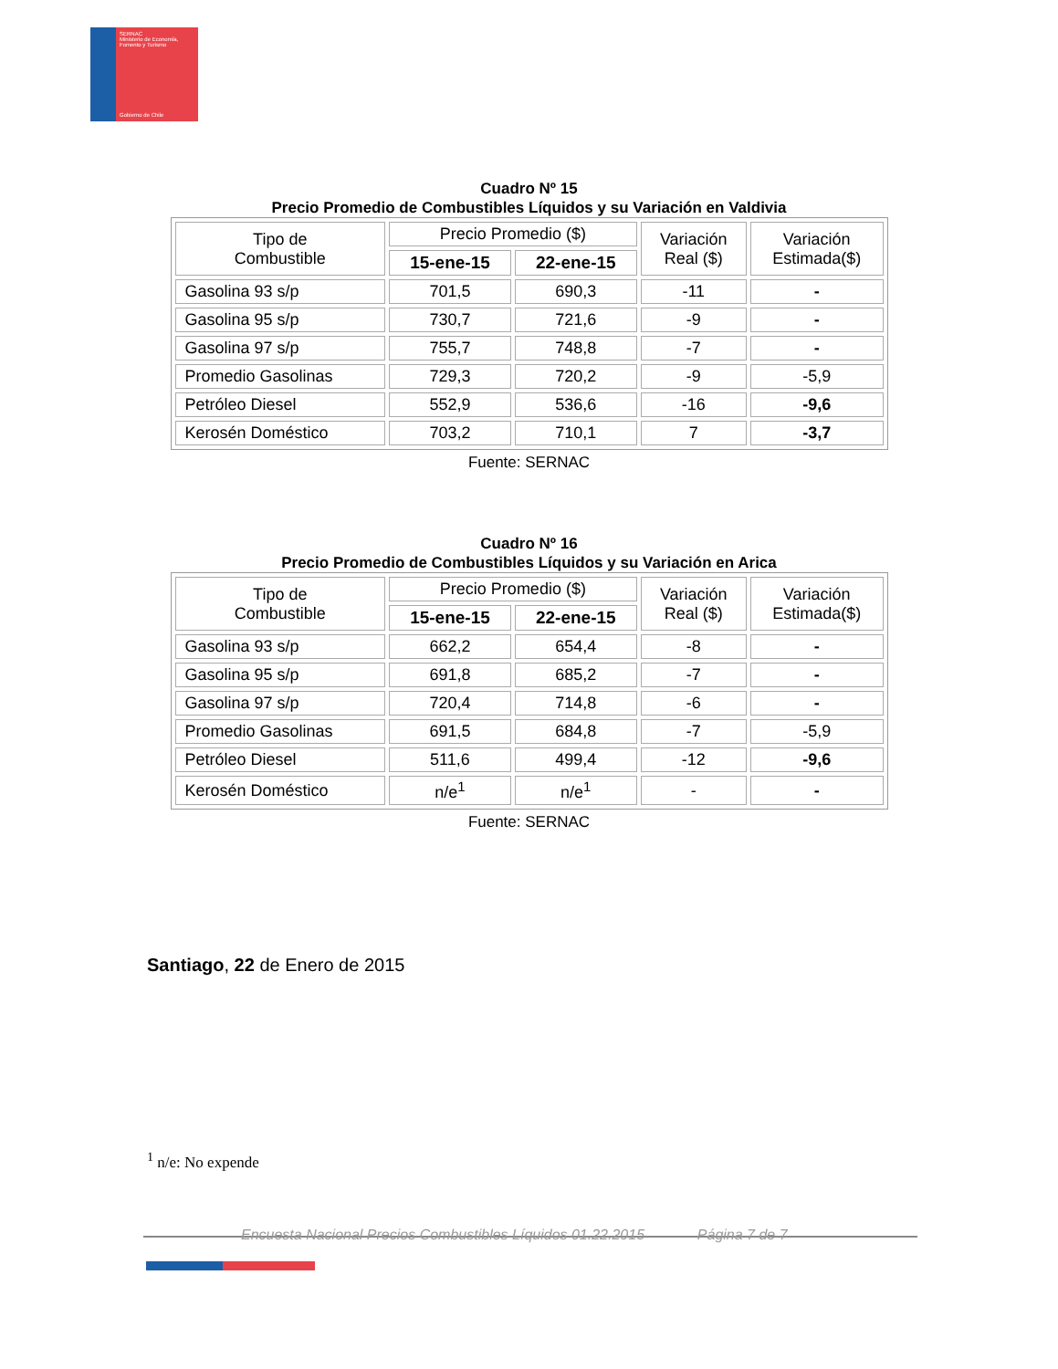SERNAC
Ministerio de Economía, Fomento y Turismo
Gobierno de Chile
Cuadro Nº 15
Precio Promedio de Combustibles Líquidos y su Variación en Valdivia
| Tipo de Combustible | Precio Promedio ($) | | Variación Real ($) | Variación Estimada($) |
| --- | --- | --- | --- | --- |
| | 15-ene-15 | 22-ene-15 | | |
| Gasolina 93 s/p | 701,5 | 690,3 | -11 | - |
| Gasolina 95 s/p | 730,7 | 721,6 | -9 | - |
| Gasolina 97 s/p | 755,7 | 748,8 | -7 | - |
| Promedio Gasolinas | 729,3 | 720,2 | -9 | -5,9 |
| Petróleo Diesel | 552,9 | 536,6 | -16 | -9,6 |
| Kerosén Doméstico | 703,2 | 710,1 | 7 | -3,7 |
Fuente: SERNAC
Cuadro Nº 16
Precio Promedio de Combustibles Líquidos y su Variación en Arica
| Tipo de Combustible | Precio Promedio ($) | | Variación Real ($) | Variación Estimada($) |
| --- | --- | --- | --- | --- |
| | 15-ene-15 | 22-ene-15 | | |
| Gasolina 93 s/p | 662,2 | 654,4 | -8 | - |
| Gasolina 95 s/p | 691,8 | 685,2 | -7 | - |
| Gasolina 97 s/p | 720,4 | 714,8 | -6 | - |
| Promedio Gasolinas | 691,5 | 684,8 | -7 | -5,9 |
| Petróleo Diesel | 511,6 | 499,4 | -12 | -9,6 |
| Kerosén Doméstico | n/e<sup>1</sup> | n/e<sup>1</sup> | - | - |
Fuente: SERNAC
Santiago, 22 de Enero de 2015
<sup>1</sup> n/e: No expende
Encuesta Nacional Precios Combustibles Líquidos 01.22.2015 Página 7 de 7